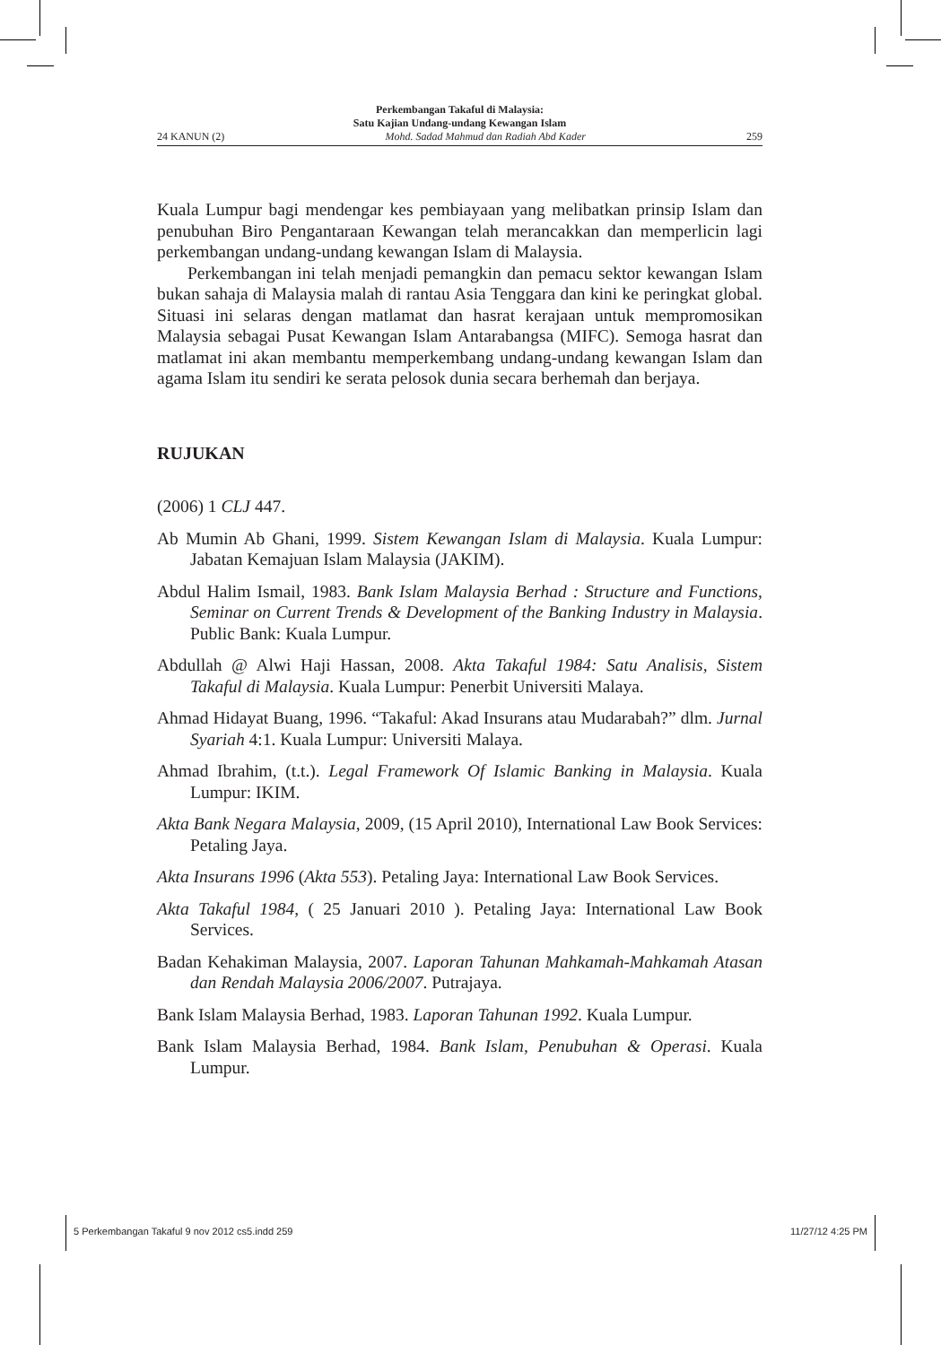Perkembangan Takaful di Malaysia:
Satu Kajian Undang-undang Kewangan Islam
24 KANUN (2) Mohd. Sadad Mahmud dan Radiah Abd Kader 259
Kuala Lumpur bagi mendengar kes pembiayaan yang melibatkan prinsip Islam dan penubuhan Biro Pengantaraan Kewangan telah merancakkan dan memperlicin lagi perkembangan undang-undang kewangan Islam di Malaysia.
Perkembangan ini telah menjadi pemangkin dan pemacu sektor kewangan Islam bukan sahaja di Malaysia malah di rantau Asia Tenggara dan kini ke peringkat global. Situasi ini selaras dengan matlamat dan hasrat kerajaan untuk mempromosikan Malaysia sebagai Pusat Kewangan Islam Antarabangsa (MIFC). Semoga hasrat dan matlamat ini akan membantu memperkembang undang-undang kewangan Islam dan agama Islam itu sendiri ke serata pelosok dunia secara berhemah dan berjaya.
RUJUKAN
(2006) 1 CLJ 447.
Ab Mumin Ab Ghani, 1999. Sistem Kewangan Islam di Malaysia. Kuala Lumpur: Jabatan Kemajuan Islam Malaysia (JAKIM).
Abdul Halim Ismail, 1983. Bank Islam Malaysia Berhad : Structure and Functions, Seminar on Current Trends & Development of the Banking Industry in Malaysia. Public Bank: Kuala Lumpur.
Abdullah @ Alwi Haji Hassan, 2008. Akta Takaful 1984: Satu Analisis, Sistem Takaful di Malaysia. Kuala Lumpur: Penerbit Universiti Malaya.
Ahmad Hidayat Buang, 1996. “Takaful: Akad Insurans atau Mudarabah?” dlm. Jurnal Syariah 4:1. Kuala Lumpur: Universiti Malaya.
Ahmad Ibrahim, (t.t.). Legal Framework Of Islamic Banking in Malaysia. Kuala Lumpur: IKIM.
Akta Bank Negara Malaysia, 2009, (15 April 2010), International Law Book Services: Petaling Jaya.
Akta Insurans 1996 (Akta 553). Petaling Jaya: International Law Book Services.
Akta Takaful 1984, ( 25 Januari 2010 ). Petaling Jaya: International Law Book Services.
Badan Kehakiman Malaysia, 2007. Laporan Tahunan Mahkamah-Mahkamah Atasan dan Rendah Malaysia 2006/2007. Putrajaya.
Bank Islam Malaysia Berhad, 1983. Laporan Tahunan 1992. Kuala Lumpur.
Bank Islam Malaysia Berhad, 1984. Bank Islam, Penubuhan & Operasi. Kuala Lumpur.
5 Perkembangan Takaful 9 nov 2012 cs5.indd 259 11/27/12 4:25 PM